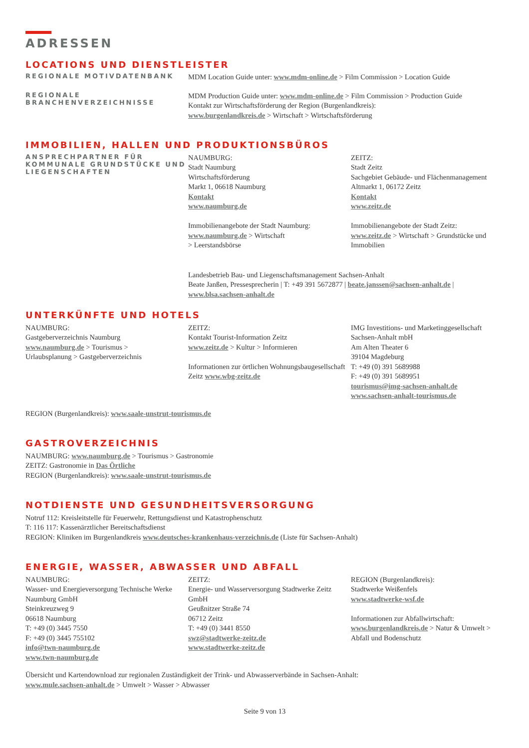ADRESSEN
LOCATIONS UND DIENSTLEISTER
REGIONALE MOTIVDATENBANK
MDM Location Guide unter: www.mdm-online.de > Film Commission > Location Guide
REGIONALE BRANCHENVERZEICHNISSE
MDM Production Guide unter: www.mdm-online.de > Film Commission > Production Guide
Kontakt zur Wirtschaftsförderung der Region (Burgenlandkreis):
www.burgenlandkreis.de > Wirtschaft > Wirtschaftsförderung
IMMOBILIEN, HALLEN UND PRODUKTIONSBÜROS
ANSPRECHPARTNER FÜR KOMMUNALE GRUNDSTÜCKE UND LIEGENSCHAFTEN
NAUMBURG:
Stadt Naumburg
Wirtschaftsförderung
Markt 1, 06618 Naumburg
Kontakt
www.naumburg.de
Immobilienangebote der Stadt Naumburg:
www.naumburg.de > Wirtschaft
> Leerstandsbörse
ZEITZ:
Stadt Zeitz
Sachgebiet Gebäude- und Flächenmanagement
Altmarkt 1, 06172 Zeitz
Kontakt
www.zeitz.de
Immobilienangebote der Stadt Zeitz:
www.zeitz.de > Wirtschaft > Grundstücke und Immobilien
Landesbetrieb Bau- und Liegenschaftsmanagement Sachsen-Anhalt
Beate Janßen, Pressesprecherin | T: +49 391 5672877 | beate.janssen@sachsen-anhalt.de |
www.blsa.sachsen-anhalt.de
UNTERKÜNFTE UND HOTELS
NAUMBURG:
Gastgeberverzeichnis Naumburg
www.naumburg.de > Tourismus >
Urlaubsplanung > Gastgeberverzeichnis
ZEITZ:
Kontakt Tourist-Information Zeitz
www.zeitz.de > Kultur > Informieren
Informationen zur örtlichen Wohnungsbaugesellschaft Zeitz www.wbg-zeitz.de
IMG Investitions- und Marketinggesellschaft Sachsen-Anhalt mbH
Am Alten Theater 6
39104 Magdeburg
T: +49 (0) 391 5689988
F: +49 (0) 391 5689951
tourismus@img-sachsen-anhalt.de
www.sachsen-anhalt-tourismus.de
REGION (Burgenlandkreis): www.saale-unstrut-tourismus.de
GASTROVERZEICHNIS
NAUMBURG: www.naumburg.de > Tourismus > Gastronomie
ZEITZ: Gastronomie in Das Örtliche
REGION (Burgenlandkreis): www.saale-unstrut-tourismus.de
NOTDIENSTE UND GESUNDHEITSVERSORGUNG
Notruf 112: Kreisleitstelle für Feuerwehr, Rettungsdienst und Katastrophenschutz
T: 116 117: Kassenärztlicher Bereitschaftsdienst
REGION: Kliniken im Burgenlandkreis www.deutsches-krankenhaus-verzeichnis.de (Liste für Sachsen-Anhalt)
ENERGIE, WASSER, ABWASSER UND ABFALL
NAUMBURG:
Wasser- und Energieversorgung Technische Werke Naumburg GmbH
Steinkreuzweg 9
06618 Naumburg
T: +49 (0) 3445 7550
F: +49 (0) 3445 755102
info@twn-naumburg.de
www.twn-naumburg.de
ZEITZ:
Energie- und Wasserversorgung Stadtwerke Zeitz GmbH
Geußnitzer Straße 74
06712 Zeitz
T: +49 (0) 3441 8550
swz@stadtwerke-zeitz.de
www.stadtwerke-zeitz.de
REGION (Burgenlandkreis):
Stadtwerke Weißenfels
www.stadtwerke-wsf.de
Informationen zur Abfallwirtschaft:
www.burgenlandkreis.de > Natur & Umwelt > Abfall und Bodenschutz
Übersicht und Kartendownload zur regionalen Zuständigkeit der Trink- und Abwasserverbände in Sachsen-Anhalt:
www.mule.sachsen-anhalt.de > Umwelt > Wasser > Abwasser
Seite 9 von 13